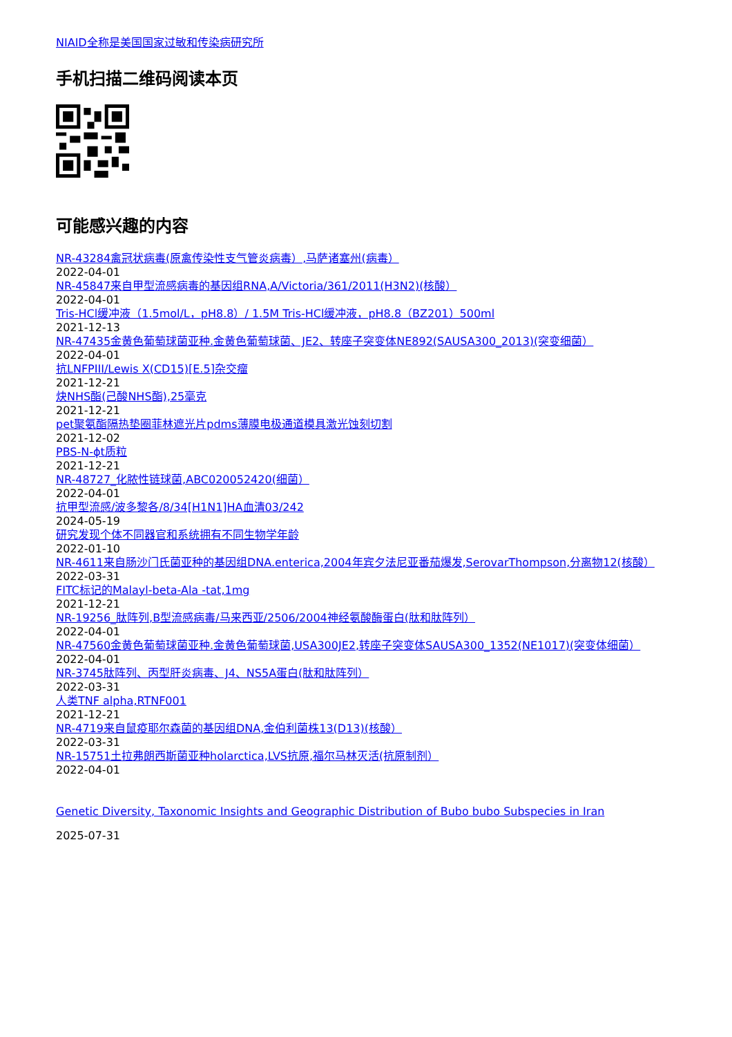NIAID全称是美国国家过敏和传染病研究所
手机扫描二维码阅读本页
可能感兴趣的内容
NR-43284禽冠状病毒(原禽传染性支气管炎病毒）,马萨诸塞州(病毒）
2022-04-01
NR-45847来自甲型流感病毒的基因组RNA,A/Victoria/361/2011(H3N2)(核酸）
2022-04-01
Tris-HCl缓冲液（1.5mol/L，pH8.8）/ 1.5M Tris-HCl缓冲液，pH8.8（BZ201）500ml
2021-12-13
NR-47435金黄色葡萄球菌亚种.金黄色葡萄球菌、JE2、转座子突变体NE892(SAUSA300_2013)(突变细菌）
2022-04-01
抗LNFPIII/Lewis X(CD15)[E.5]杂交瘤
2021-12-21
炔NHS酯(己酸NHS酯),25毫克
2021-12-21
pet聚氨酯隔热垫圈菲林遮光片pdms薄膜电极通道模具激光蚀刻切割
2021-12-02
PBS-N-ϕt质粒
2021-12-21
NR-48727_化脓性链球菌,ABC020052420(细菌）
2022-04-01
抗甲型流感/波多黎各/8/34[H1N1]HA血清03/242
2024-05-19
研究发现个体不同器官和系统拥有不同生物学年龄
2022-01-10
NR-4611来自肠沙门氏菌亚种的基因组DNA.enterica,2004年宾夕法尼亚番茄爆发,SerovarThompson,分离物12(核酸）
2022-03-31
FITC标记的Malayl-beta-Ala -tat,1mg
2021-12-21
NR-19256_肽阵列,B型流感病毒/马来西亚/2506/2004神经氨酸酶蛋白(肽和肽阵列）
2022-04-01
NR-47560金黄色葡萄球菌亚种.金黄色葡萄球菌,USA300JE2,转座子突变体SAUSA300_1352(NE1017)(突变体细菌）
2022-04-01
NR-3745肽阵列、丙型肝炎病毒、J4、NS5A蛋白(肽和肽阵列）
2022-03-31
人类TNF alpha,RTNF001
2021-12-21
NR-4719来自鼠疫耶尔森菌的基因组DNA,金伯利菌株13(D13)(核酸）
2022-03-31
NR-15751土拉弗朗西斯菌亚种holarctica,LVS抗原,福尔马林灭活(抗原制剂）
2022-04-01
Genetic Diversity, Taxonomic Insights and Geographic Distribution of Bubo bubo Subspecies in Iran
2025-07-31